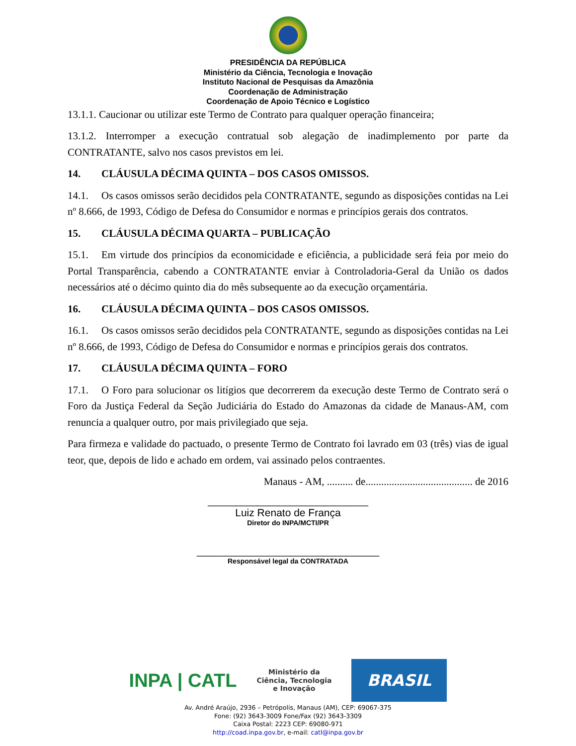PRESIDÊNCIA DA REPÚBLICA
Ministério da Ciência, Tecnologia e Inovação
Instituto Nacional de Pesquisas da Amazônia
Coordenação de Administração
Coordenação de Apoio Técnico e Logístico
13.1.1. Caucionar ou utilizar este Termo de Contrato para qualquer operação financeira;
13.1.2. Interromper a execução contratual sob alegação de inadimplemento por parte da CONTRATANTE, salvo nos casos previstos em lei.
14. CLÁUSULA DÉCIMA QUINTA – DOS CASOS OMISSOS.
14.1. Os casos omissos serão decididos pela CONTRATANTE, segundo as disposições contidas na Lei nº 8.666, de 1993, Código de Defesa do Consumidor e normas e princípios gerais dos contratos.
15. CLÁUSULA DÉCIMA QUARTA – PUBLICAÇÃO
15.1. Em virtude dos princípios da economicidade e eficiência, a publicidade será feia por meio do Portal Transparência, cabendo a CONTRATANTE enviar à Controladoria-Geral da União os dados necessários até o décimo quinto dia do mês subsequente ao da execução orçamentária.
16. CLÁUSULA DÉCIMA QUINTA – DOS CASOS OMISSOS.
16.1. Os casos omissos serão decididos pela CONTRATANTE, segundo as disposições contidas na Lei nº 8.666, de 1993, Código de Defesa do Consumidor e normas e princípios gerais dos contratos.
17. CLÁUSULA DÉCIMA QUINTA – FORO
17.1. O Foro para solucionar os litígios que decorrerem da execução deste Termo de Contrato será o Foro da Justiça Federal da Seção Judiciária do Estado do Amazonas da cidade de Manaus-AM, com renuncia a qualquer outro, por mais privilegiado que seja.
Para firmeza e validade do pactuado, o presente Termo de Contrato foi lavrado em 03 (três) vias de igual teor, que, depois de lido e achado em ordem, vai assinado pelos contraentes.
Manaus - AM, .......... de......................................... de 2016
_____________________________
Luiz Renato de França
Diretor do INPA/MCTI/PR
_________________________________
Responsável legal da CONTRATADA
INPA | CATL
Ministério da
Ciência, Tecnologia
e Inovação
BRASIL
Av. André Araújo, 2936 – Petrópolis, Manaus (AM), CEP: 69067-375
Fone: (92) 3643-3009 Fone/Fax (92) 3643-3309
Caixa Postal: 2223 CEP: 69080-971
http://coad.inpa.gov.br, e-mail: catl@inpa.gov.br